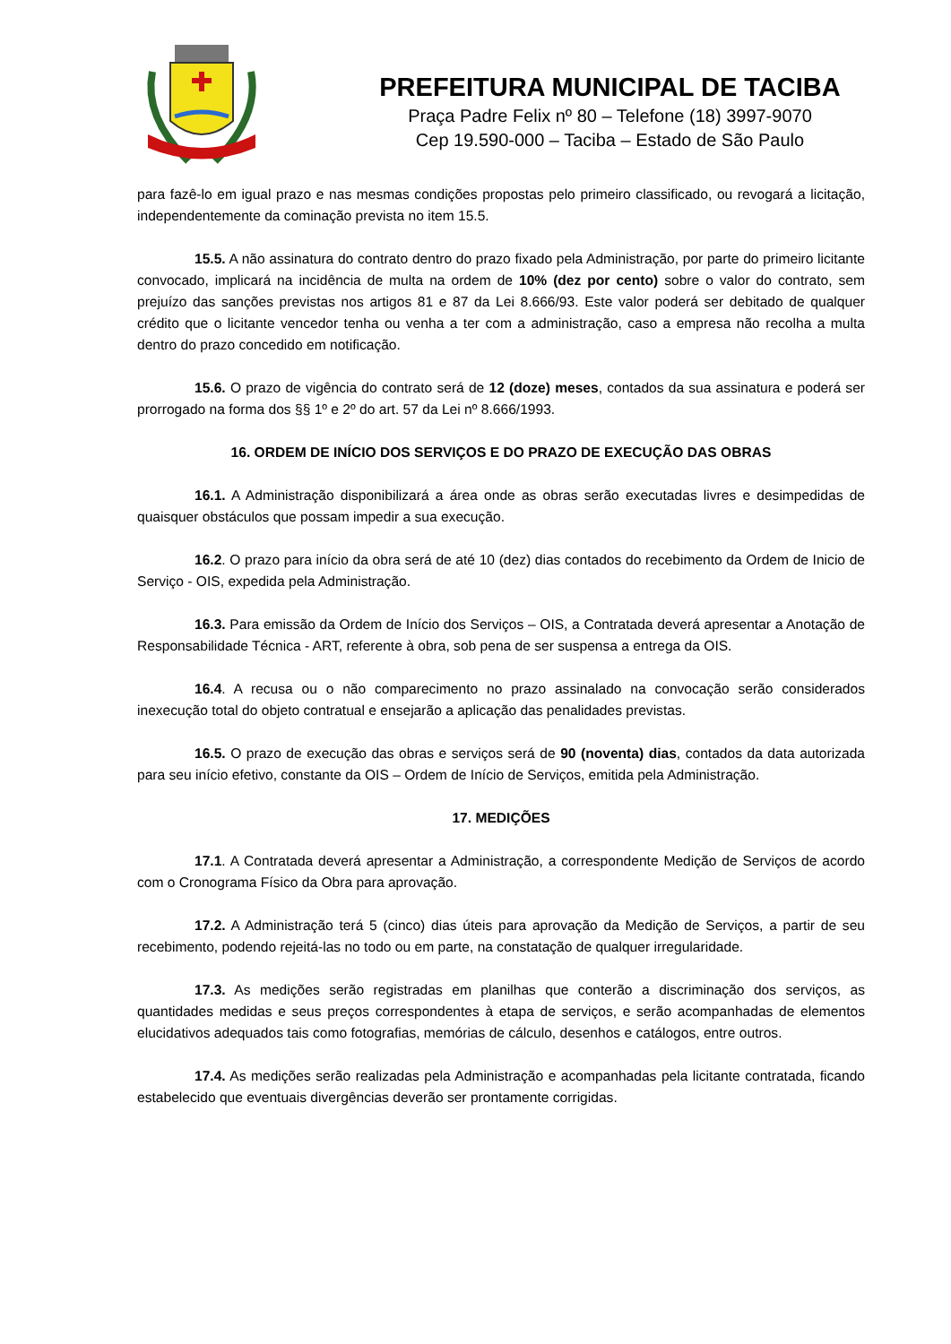PREFEITURA MUNICIPAL DE TACIBA
Praça Padre Felix nº 80 – Telefone (18) 3997-9070
Cep 19.590-000 – Taciba – Estado de São Paulo
para fazê-lo em igual prazo e nas mesmas condições propostas pelo primeiro classificado, ou revogará a licitação, independentemente da cominação prevista no item 15.5.
15.5. A não assinatura do contrato dentro do prazo fixado pela Administração, por parte do primeiro licitante convocado, implicará na incidência de multa na ordem de 10% (dez por cento) sobre o valor do contrato, sem prejuízo das sanções previstas nos artigos 81 e 87 da Lei 8.666/93. Este valor poderá ser debitado de qualquer crédito que o licitante vencedor tenha ou venha a ter com a administração, caso a empresa não recolha a multa dentro do prazo concedido em notificação.
15.6. O prazo de vigência do contrato será de 12 (doze) meses, contados da sua assinatura e poderá ser prorrogado na forma dos §§ 1º e 2º do art. 57 da Lei nº 8.666/1993.
16. ORDEM DE INÍCIO DOS SERVIÇOS E DO PRAZO DE EXECUÇÃO DAS OBRAS
16.1. A Administração disponibilizará a área onde as obras serão executadas livres e desimpedidas de quaisquer obstáculos que possam impedir a sua execução.
16.2. O prazo para início da obra será de até 10 (dez) dias contados do recebimento da Ordem de Inicio de Serviço - OIS, expedida pela Administração.
16.3. Para emissão da Ordem de Início dos Serviços – OIS, a Contratada deverá apresentar a Anotação de Responsabilidade Técnica - ART, referente à obra, sob pena de ser suspensa a entrega da OIS.
16.4. A recusa ou o não comparecimento no prazo assinalado na convocação serão considerados inexecução total do objeto contratual e ensejarão a aplicação das penalidades previstas.
16.5. O prazo de execução das obras e serviços será de 90 (noventa) dias, contados da data autorizada para seu início efetivo, constante da OIS – Ordem de Início de Serviços, emitida pela Administração.
17. MEDIÇÕES
17.1. A Contratada deverá apresentar a Administração, a correspondente Medição de Serviços de acordo com o Cronograma Físico da Obra para aprovação.
17.2. A Administração terá 5 (cinco) dias úteis para aprovação da Medição de Serviços, a partir de seu recebimento, podendo rejeitá-las no todo ou em parte, na constatação de qualquer irregularidade.
17.3. As medições serão registradas em planilhas que conterão a discriminação dos serviços, as quantidades medidas e seus preços correspondentes à etapa de serviços, e serão acompanhadas de elementos elucidativos adequados tais como fotografias, memórias de cálculo, desenhos e catálogos, entre outros.
17.4. As medições serão realizadas pela Administração e acompanhadas pela licitante contratada, ficando estabelecido que eventuais divergências deverão ser prontamente corrigidas.